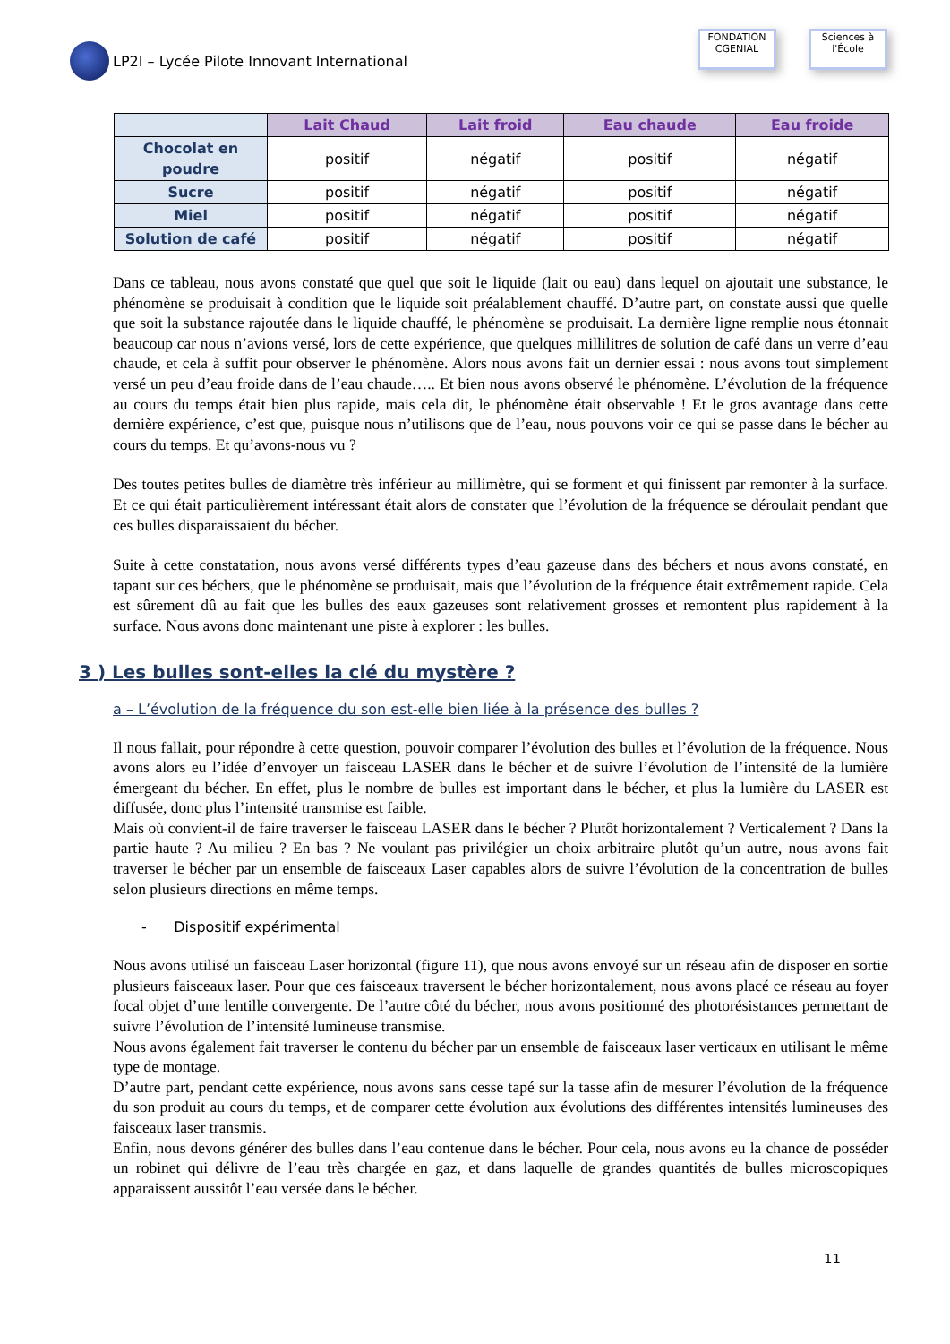LP2I – Lycée Pilote Innovant International
FONDATION
CGENIAL
Sciences à l'École
| | Lait Chaud | Lait froid | Eau chaude | Eau froide |
| --- | --- | --- | --- | --- |
| Chocolat en poudre | positif | négatif | positif | négatif |
| Sucre | positif | négatif | positif | négatif |
| Miel | positif | négatif | positif | négatif |
| Solution de café | positif | négatif | positif | négatif |
Dans ce tableau, nous avons constaté que quel que soit le liquide (lait ou eau) dans lequel on ajoutait une substance, le phénomène se produisait à condition que le liquide soit préalablement chauffé. D’autre part, on constate aussi que quelle que soit la substance rajoutée dans le liquide chauffé, le phénomène se produisait. La dernière ligne remplie nous étonnait beaucoup car nous n’avions versé, lors de cette expérience, que quelques millilitres de solution de café dans un verre d’eau chaude, et cela à suffit pour observer le phénomène. Alors nous avons fait un dernier essai : nous avons tout simplement versé un peu d’eau froide dans de l’eau chaude….. Et bien nous avons observé le phénomène. L’évolution de la fréquence au cours du temps était bien plus rapide, mais cela dit, le phénomène était observable ! Et le gros avantage dans cette dernière expérience, c’est que, puisque nous n’utilisons que de l’eau, nous pouvons voir ce qui se passe dans le bécher au cours du temps. Et qu’avons-nous vu ?
Des toutes petites bulles de diamètre très inférieur au millimètre, qui se forment et qui finissent par remonter à la surface. Et ce qui était particulièrement intéressant était alors de constater que l’évolution de la fréquence se déroulait pendant que ces bulles disparaissaient du bécher.
Suite à cette constatation, nous avons versé différents types d’eau gazeuse dans des béchers et nous avons constaté, en tapant sur ces béchers, que le phénomène se produisait, mais que l’évolution de la fréquence était extrêmement rapide. Cela est sûrement dû au fait que les bulles des eaux gazeuses sont relativement grosses et remontent plus rapidement à la surface. Nous avons donc maintenant une piste à explorer : les bulles.
3 ) Les bulles sont-elles la clé du mystère ?
a – L’évolution de la fréquence du son est-elle bien liée à la présence des bulles ?
Il nous fallait, pour répondre à cette question, pouvoir comparer l’évolution des bulles et l’évolution de la fréquence. Nous avons alors eu l’idée d’envoyer un faisceau LASER dans le bécher et de suivre l’évolution de l’intensité de la lumière émergeant du bécher. En effet, plus le nombre de bulles est important dans le bécher, et plus la lumière du LASER est diffusée, donc plus l’intensité transmise est faible.
Mais où convient-il de faire traverser le faisceau LASER dans le bécher ? Plutôt horizontalement ? Verticalement ? Dans la partie haute ? Au milieu ? En bas ? Ne voulant pas privilégier un choix arbitraire plutôt qu’un autre, nous avons fait traverser le bécher par un ensemble de faisceaux Laser capables alors de suivre l’évolution de la concentration de bulles selon plusieurs directions en même temps.
- Dispositif expérimental
Nous avons utilisé un faisceau Laser horizontal (figure 11), que nous avons envoyé sur un réseau afin de disposer en sortie plusieurs faisceaux laser. Pour que ces faisceaux traversent le bécher horizontalement, nous avons placé ce réseau au foyer focal objet d’une lentille convergente. De l’autre côté du bécher, nous avons positionné des photorésistances permettant de suivre l’évolution de l’intensité lumineuse transmise.
Nous avons également fait traverser le contenu du bécher par un ensemble de faisceaux laser verticaux en utilisant le même type de montage.
D’autre part, pendant cette expérience, nous avons sans cesse tapé sur la tasse afin de mesurer l’évolution de la fréquence du son produit au cours du temps, et de comparer cette évolution aux évolutions des différentes intensités lumineuses des faisceaux laser transmis.
Enfin, nous devons générer des bulles dans l’eau contenue dans le bécher. Pour cela, nous avons eu la chance de posséder un robinet qui délivre de l’eau très chargée en gaz, et dans laquelle de grandes quantités de bulles microscopiques apparaissent aussitôt l’eau versée dans le bécher.
11